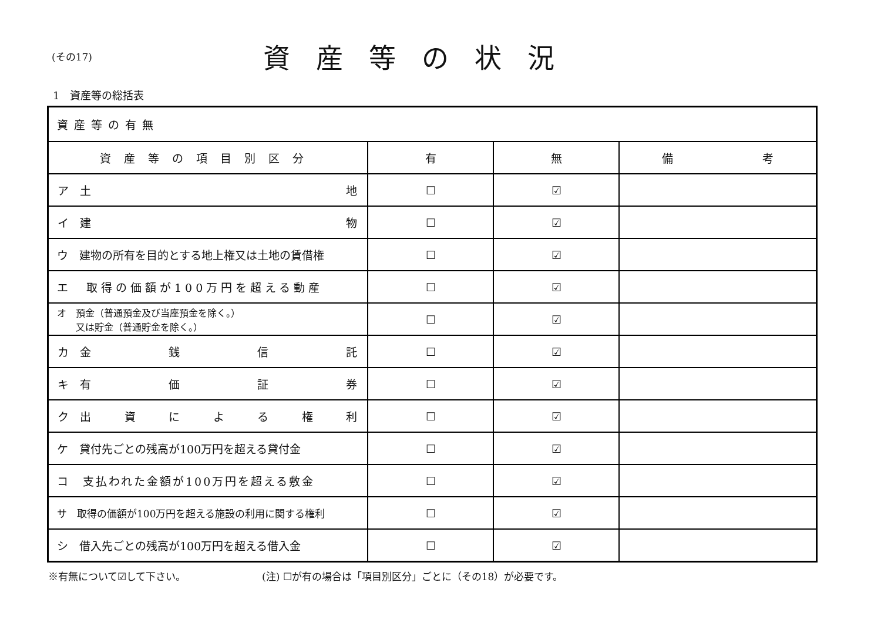(その17)
資産等の状況
1　資産等の総括表
| 資産等の有無 | | | |
| 資産等の項目別区分 | 有 | 無 | 備 考 |
| ア 土 地 | ☐ | ☑ | |
| イ 建 物 | ☐ | ☑ | |
| ウ 建物の所有を目的とする地上権又は土地の賃借権 | ☐ | ☑ | |
| エ 取得の価額が100万円を超える動産 | ☐ | ☑ | |
| オ 預金（普通預金及び当座預金を除く。） 又は貯金（普通貯金を除く。） | ☐ | ☑ | |
| カ 金 銭 信 託 | ☐ | ☑ | |
| キ 有 価 証 券 | ☐ | ☑ | |
| ク 出 資 に よ る 権 利 | ☐ | ☑ | |
| ケ 貸付先ごとの残高が100万円を超える貸付金 | ☐ | ☑ | |
| コ 支払われた金額が100万円を超える敷金 | ☐ | ☑ | |
| サ 取得の価額が100万円を超える施設の利用に関する権利 | ☐ | ☑ | |
| シ 借入先ごとの残高が100万円を超える借入金 | ☐ | ☑ | |
※有無について☑して下さい。 (注) ☐が有の場合は「項目別区分」ごとに（その18）が必要です。